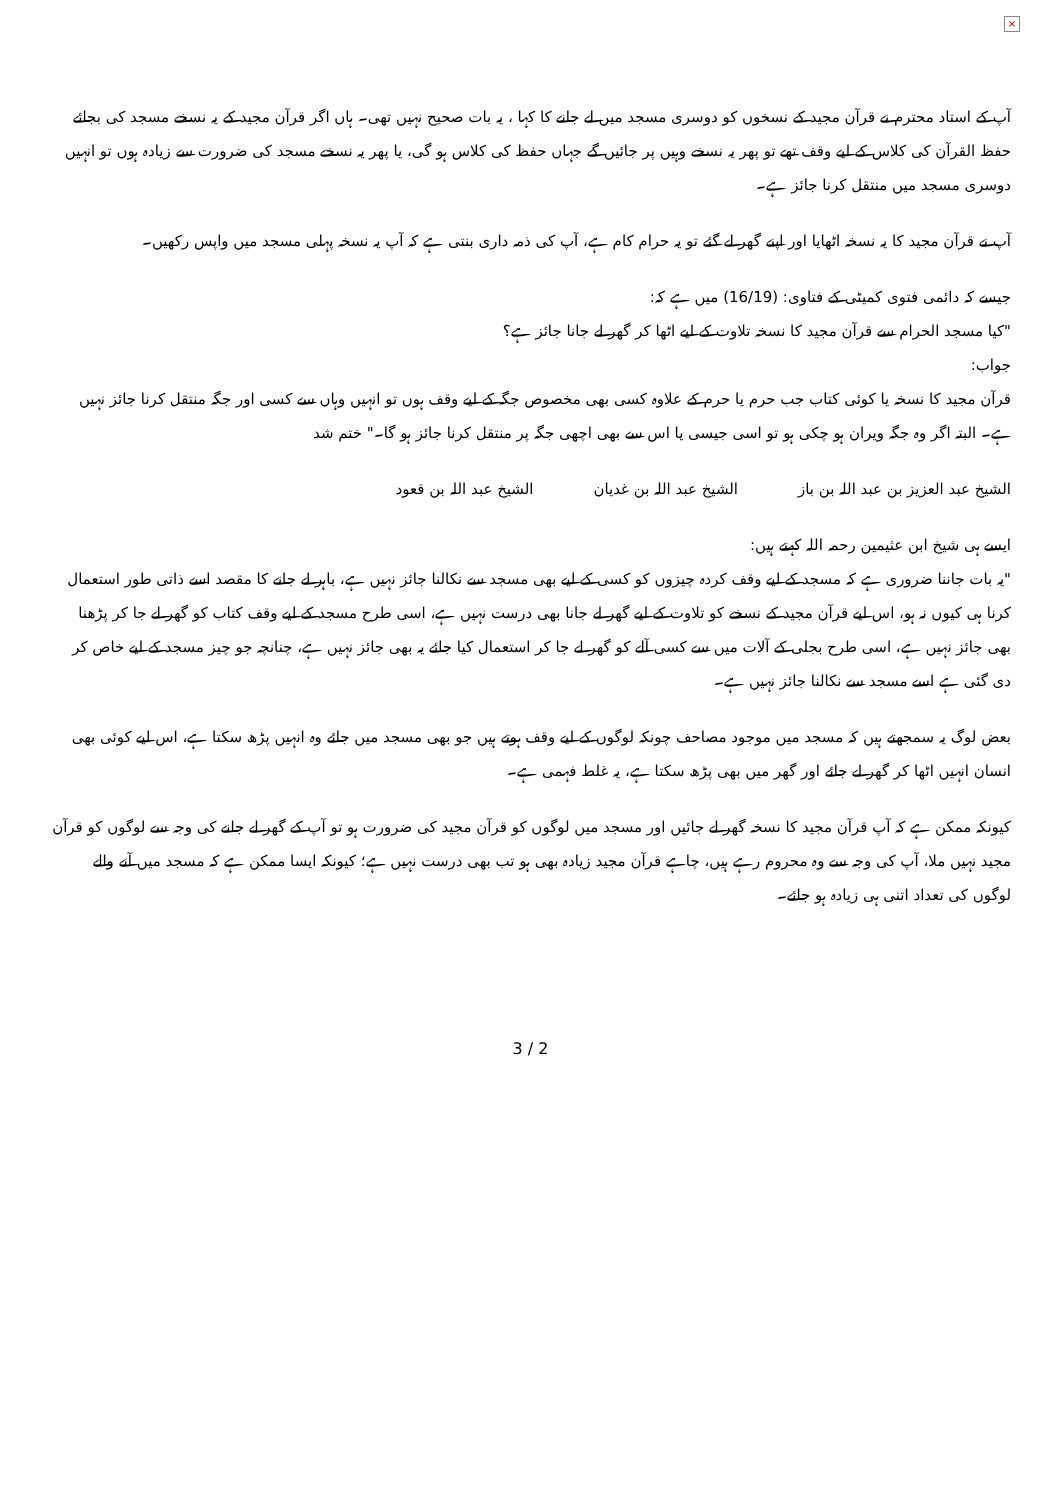×
آپ کے استاد محترم نے قرآن مجید کے نسخوں کو دوسری مسجد میں لے جانے کا کہا ، یہ بات صحیح نہیں تھی۔ ہاں اگر قرآن مجید کے یہ نسخے مسجد کی بجائے حفظ القرآن کی کلاس کے لیے وقف تھے تو پھر یہ نسخے وہیں پر جائیں گے جہاں حفظ کی کلاس ہو گی، یا پھر یہ نسخے مسجد کی ضرورت سے زیادہ ہوں تو انہیں دوسری مسجد میں منتقل کرنا جائز ہے۔
آپ نے قرآن مجید کا یہ نسخہ اٹھایا اور اپنے گھر لے گئے تو یہ حرام کام ہے، آپ کی ذمہ داری بنتی ہے کہ آپ یہ نسخہ پہلی مسجد میں واپس رکھیں۔
جیسے کہ دائمی فتوی کمیٹی کے فتاوی: (16/19) میں ہے کہ:
"کیا مسجد الحرام سے قرآن مجید کا نسخہ تلاوت کے لیے اٹھا کر گھر لے جانا جائز ہے؟
جواب:
قرآن مجید کا نسخہ یا کوئی کتاب جب حرم یا حرم کے علاوہ کسی بھی مخصوص جگہ کے لیے وقف ہوں تو انہیں وہاں سے کسی اور جگہ منتقل کرنا جائز نہیں ہے۔ البتہ اگر وہ جگہ ویران ہو چکی ہو تو اسی جیسی یا اس سے بھی اچھی جگہ پر منتقل کرنا جائز ہو گا۔" ختم شد
الشیخ عبد العزیز بن عبد اللہ بن باز الشیخ عبد اللہ بن غدیان الشیخ عبد اللہ بن قعود
ایسے ہی شیخ ابن عثیمین رحمہ اللہ کہتے ہیں:
"یہ بات جاننا ضروری ہے کہ مسجد کے لیے وقف کردہ چیزوں کو کسی کے لیے بھی مسجد سے نکالنا جائز نہیں ہے، باہر لے جانے کا مقصد اسے ذاتی طور استعمال کرنا ہی کیوں نہ ہو، اس لیے قرآن مجید کے نسخے کو تلاوت کے لیے گھر لے جانا بھی درست نہیں ہے، اسی طرح مسجد کے لیے وقف کتاب کو گھر لے جا کر پڑھنا بھی جائز نہیں ہے، اسی طرح بجلی کے آلات میں سے کسی آلے کو گھر لے جا کر استعمال کیا جائے یہ بھی جائز نہیں ہے، چنانچہ جو چیز مسجد کے لیے خاص کر دی گئی ہے اسے مسجد سے نکالنا جائز نہیں ہے۔
بعض لوگ یہ سمجھتے ہیں کہ مسجد میں موجود مصاحف چونکہ لوگوں کے لیے وقف ہوتے ہیں جو بھی مسجد میں جائے وہ انہیں پڑھ سکتا ہے، اس لیے کوئی بھی انسان انہیں اٹھا کر گھر لے جائے اور گھر میں بھی پڑھ سکتا ہے، یہ غلط فہمی ہے۔
کیونکہ ممکن ہے کہ آپ قرآن مجید کا نسخہ گھر لے جائیں اور مسجد میں لوگوں کو قرآن مجید کی ضرورت ہو تو آپ کے گھر لے جانے کی وجہ سے لوگوں کو قرآن مجید نہیں ملا، آپ کی وجہ سے وہ محروم رہے ہیں، چاہے قرآن مجید زیادہ بھی ہو تب بھی درست نہیں ہے؛ کیونکہ ایسا ممکن ہے کہ مسجد میں آنے والے لوگوں کی تعداد اتنی ہی زیادہ ہو جائے۔
3 / 2